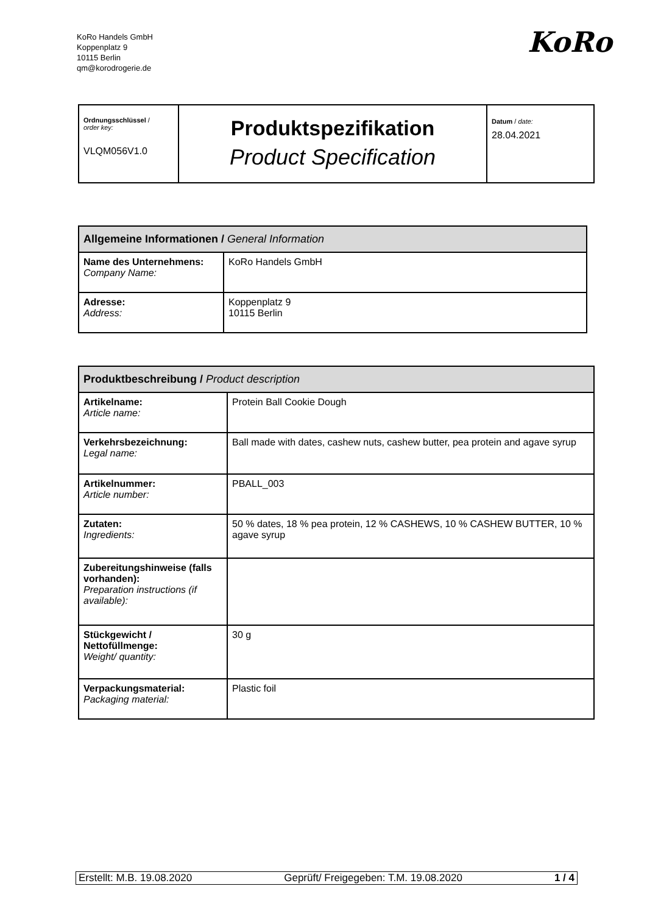KoRo Handels GmbH
Koppenplatz 9
10115 Berlin
qm@korodrogerie.de
KoRo
| Ordnungsschlüssel / order key: VLQM056V1.0 | Produktspezifikation Product Specification | Datum / date: 28.04.2021 |
| Allgemeine Informationen / General Information | |
| --- | --- |
| Name des Unternehmens: Company Name: | KoRo Handels GmbH |
| Adresse: Address: | Koppenplatz 9 10115 Berlin |
| Produktbeschreibung / Product description | |
| --- | --- |
| Artikelname: Article name: | Protein Ball Cookie Dough |
| Verkehrsbezeichnung: Legal name: | Ball made with dates, cashew nuts, cashew butter, pea protein and agave syrup |
| Artikelnummer: Article number: | PBALL_003 |
| Zutaten: Ingredients: | 50 % dates, 18 % pea protein, 12 % CASHEWS, 10 % CASHEW BUTTER, 10 % agave syrup |
| Zubereitungshinweise (falls vorhanden): Preparation instructions (if available): | |
| Stückgewicht / Nettofüllmenge: Weight/ quantity: | 30 g |
| Verpackungsmaterial: Packaging material: | Plastic foil |
Erstellt: M.B. 19.08.2020 Geprüft/ Freigegeben: T.M. 19.08.2020 1 / 4